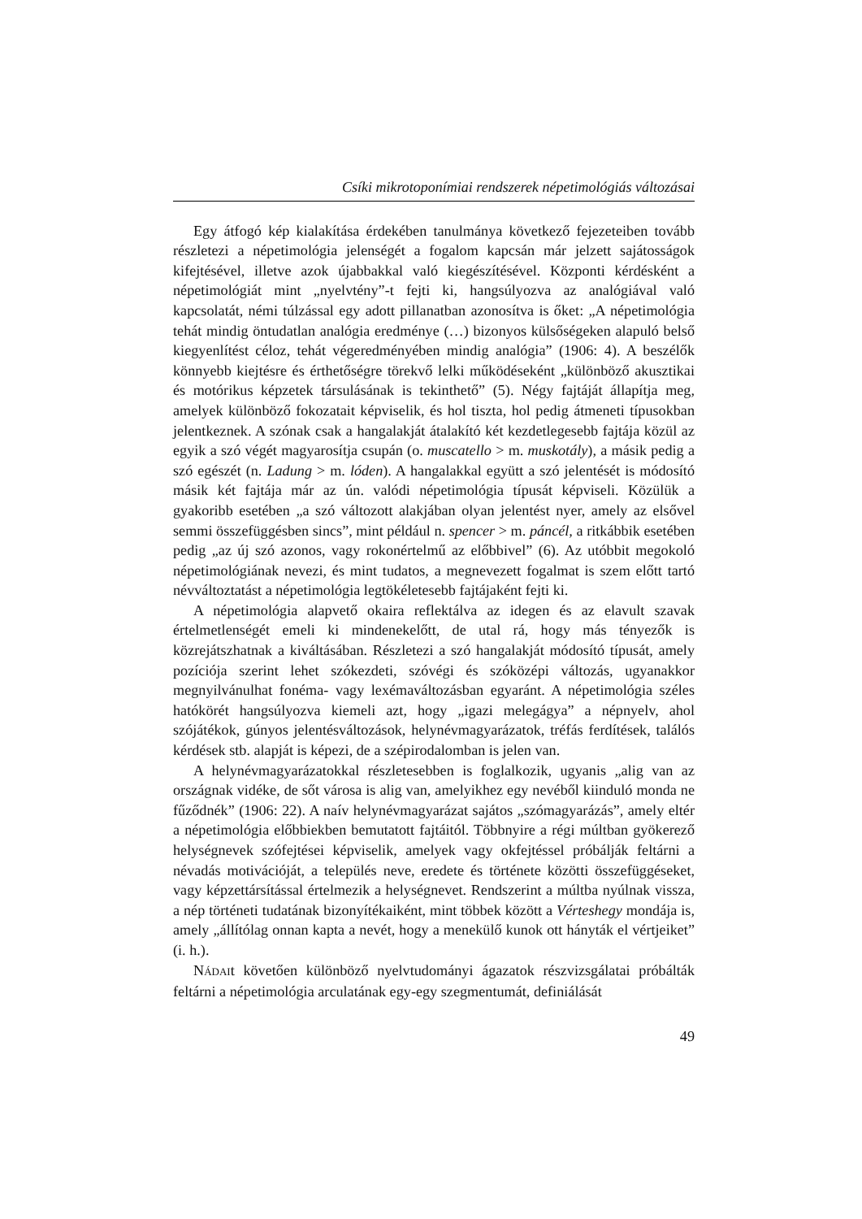Csíki mikrotoponímiai rendszerek népetimológiás változásai
Egy átfogó kép kialakítása érdekében tanulmánya következő fejezeteiben tovább részletezi a népetimológia jelenségét a fogalom kapcsán már jelzett sajátosságok kifejtésével, illetve azok újabbakkal való kiegészítésével. Központi kérdésként a népetimológiát mint „nyelvtény”-t fejti ki, hangsúlyozva az analógiával való kapcsolatát, némi túlzással egy adott pillanatban azonosítva is őket: „A népetimológia tehát mindig öntudatlan analógia eredménye (…) bizonyos külsőségeken alapuló belső kiegyenlítést céloz, tehát végeredményében mindig analógia” (1906: 4). A beszélők könnyebb kiejtésre és érthetőségre törekvő lelki működéseként „különböző akusztikai és motórikus képzetek társulásának is tekinthető” (5). Négy fajtáját állapítja meg, amelyek különböző fokozatait képviselik, és hol tiszta, hol pedig átmeneti típusokban jelentkeznek. A szónak csak a hangalakját átalakító két kezdetlegesebb fajtája közül az egyik a szó végét magyarosítja csupán (o. muscatello > m. muskotály), a másik pedig a szó egészét (n. Ladung > m. lóden). A hangalakkal együtt a szó jelentését is módosító másik két fajtája már az ún. valódi népetimológia típusát képviseli. Közülük a gyakoribb esetében „a szó változott alakjában olyan jelentést nyer, amely az elsővel semmi összefüggésben sincs”, mint például n. spencer > m. páncél, a ritkábbik esetében pedig „az új szó azonos, vagy rokonértelmű az előbbivel” (6). Az utóbbit megokoló népetimológiának nevezi, és mint tudatos, a megnevezett fogalmat is szem előtt tartó névváltoztatást a népetimológia legtökéletesebb fajtájaként fejti ki.
A népetimológia alapvető okaira reflektálva az idegen és az elavult szavak értelmetlenségét emeli ki mindenekelőtt, de utal rá, hogy más tényezők is közrejátszhatnak a kiváltásában. Részletezi a szó hangalakját módosító típusát, amely pozíciója szerint lehet szókezdeti, szóvégi és szóközépi változás, ugyanakkor megnyilvánulhat fonéma- vagy lexémaváltozásban egyaránt. A népetimológia széles hatókörét hangsúlyozva kiemeli azt, hogy „igazi melegágya” a népnyelv, ahol szójátékok, gúnyos jelentésváltozások, helynévmagyarázatok, tréfás ferdítések, találós kérdések stb. alapját is képezi, de a szépirodalomban is jelen van.
A helynévmagyarázatokkal részletesebben is foglalkozik, ugyanis „alig van az országnak vidéke, de sőt városa is alig van, amelyikhez egy nevéből kiinduló monda ne fűződnék” (1906: 22). A naív helynévmagyarázat sajátos „szómagyarázás”, amely eltér a népetimológia előbbiekben bemutatott fajtáitól. Többnyire a régi múltban gyökerező helységnevek szófejtései képviselik, amelyek vagy okfejtéssel próbálják feltárni a névadás motivációját, a település neve, eredete és története közötti összefüggéseket, vagy képzettársítással értelmezik a helységnevet. Rendszerint a múltba nyúlnak vissza, a nép történeti tudatának bizonyítékaiként, mint többek között a Vérteshegy mondája is, amely „állítólag onnan kapta a nevét, hogy a menekülő kunok ott hányták el vértjeiket” (i. h.).
NÁDAIt követően különböző nyelvtudományi ágazatok részvizsgálatai próbálták feltárni a népetimológia arculatának egy-egy szegmentumát, definiálását
49